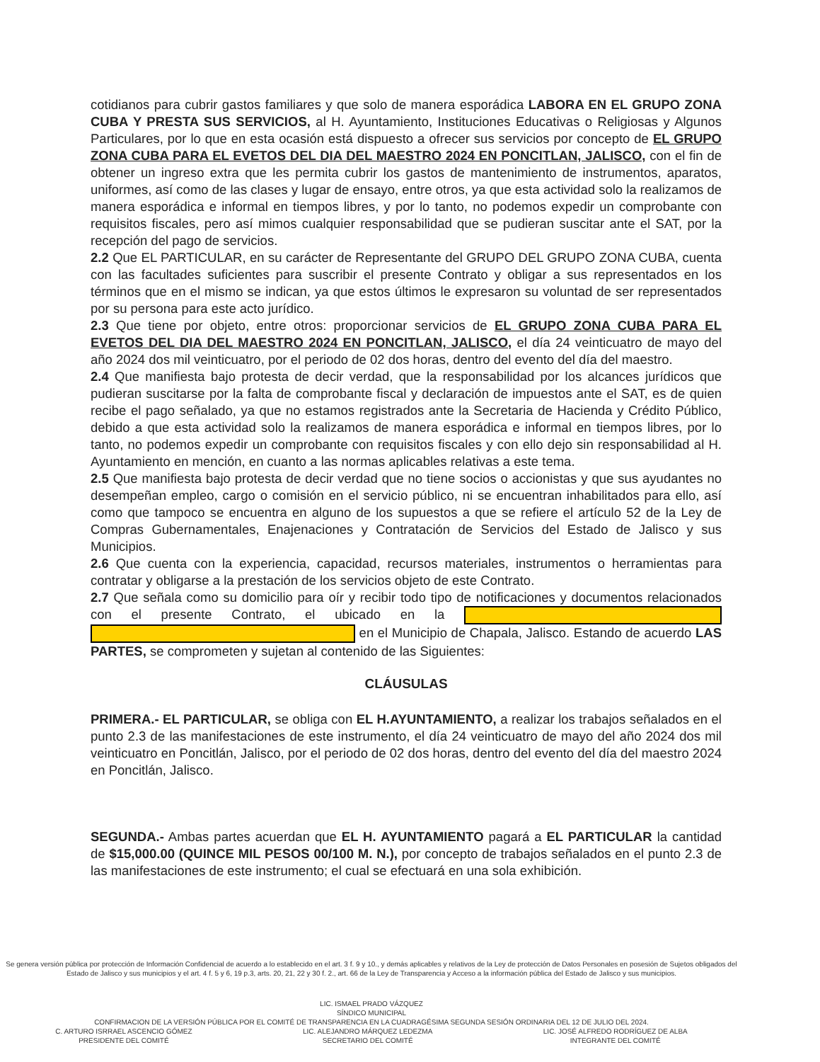cotidianos para cubrir gastos familiares y que solo de manera esporádica LABORA EN EL GRUPO ZONA CUBA Y PRESTA SUS SERVICIOS, al H. Ayuntamiento, Instituciones Educativas o Religiosas y Algunos Particulares, por lo que en esta ocasión está dispuesto a ofrecer sus servicios por concepto de EL GRUPO ZONA CUBA PARA EL EVETOS DEL DIA DEL MAESTRO 2024 EN PONCITLAN, JALISCO, con el fin de obtener un ingreso extra que les permita cubrir los gastos de mantenimiento de instrumentos, aparatos, uniformes, así como de las clases y lugar de ensayo, entre otros, ya que esta actividad solo la realizamos de manera esporádica e informal en tiempos libres, y por lo tanto, no podemos expedir un comprobante con requisitos fiscales, pero así mimos cualquier responsabilidad que se pudieran suscitar ante el SAT, por la recepción del pago de servicios.
2.2 Que EL PARTICULAR, en su carácter de Representante del GRUPO DEL GRUPO ZONA CUBA, cuenta con las facultades suficientes para suscribir el presente Contrato y obligar a sus representados en los términos que en el mismo se indican, ya que estos últimos le expresaron su voluntad de ser representados por su persona para este acto jurídico.
2.3 Que tiene por objeto, entre otros: proporcionar servicios de EL GRUPO ZONA CUBA PARA EL EVETOS DEL DIA DEL MAESTRO 2024 EN PONCITLAN, JALISCO, el día 24 veinticuatro de mayo del año 2024 dos mil veinticuatro, por el periodo de 02 dos horas, dentro del evento del día del maestro.
2.4 Que manifiesta bajo protesta de decir verdad, que la responsabilidad por los alcances jurídicos que pudieran suscitarse por la falta de comprobante fiscal y declaración de impuestos ante el SAT, es de quien recibe el pago señalado, ya que no estamos registrados ante la Secretaria de Hacienda y Crédito Público, debido a que esta actividad solo la realizamos de manera esporádica e informal en tiempos libres, por lo tanto, no podemos expedir un comprobante con requisitos fiscales y con ello dejo sin responsabilidad al H. Ayuntamiento en mención, en cuanto a las normas aplicables relativas a este tema.
2.5 Que manifiesta bajo protesta de decir verdad que no tiene socios o accionistas y que sus ayudantes no desempeñan empleo, cargo o comisión en el servicio público, ni se encuentran inhabilitados para ello, así como que tampoco se encuentra en alguno de los supuestos a que se refiere el artículo 52 de la Ley de Compras Gubernamentales, Enajenaciones y Contratación de Servicios del Estado de Jalisco y sus Municipios.
2.6 Que cuenta con la experiencia, capacidad, recursos materiales, instrumentos o herramientas para contratar y obligarse a la prestación de los servicios objeto de este Contrato.
2.7 Que señala como su domicilio para oír y recibir todo tipo de notificaciones y documentos relacionados con el presente Contrato, el ubicado en la en el Municipio de Chapala, Jalisco. Estando de acuerdo LAS PARTES, se comprometen y sujetan al contenido de las Siguientes:
CLÁUSULAS
PRIMERA.- EL PARTICULAR, se obliga con EL H.AYUNTAMIENTO, a realizar los trabajos señalados en el punto 2.3 de las manifestaciones de este instrumento, el día 24 veinticuatro de mayo del año 2024 dos mil veinticuatro en Poncitlán, Jalisco, por el periodo de 02 dos horas, dentro del evento del día del maestro 2024 en Poncitlán, Jalisco.
SEGUNDA.- Ambas partes acuerdan que EL H. AYUNTAMIENTO pagará a EL PARTICULAR la cantidad de $15,000.00 (QUINCE MIL PESOS 00/100 M. N.), por concepto de trabajos señalados en el punto 2.3 de las manifestaciones de este instrumento; el cual se efectuará en una sola exhibición.
Se genera versión pública por protección de Información Confidencial de acuerdo a lo establecido en el art. 3 f. 9 y 10., y demás aplicables y relativos de la Ley de protección de Datos Personales en posesión de Sujetos obligados del Estado de Jalisco y sus municipios y el art. 4 f. 5 y 6, 19 p.3, arts. 20, 21, 22 y 30 f. 2., art. 66 de la Ley de Transparencia y Acceso a la información pública del Estado de Jalisco y sus municipios.
LIC. ISMAEL PRADO VÁZQUEZ
SÍNDICO MUNICIPAL
CONFIRMACION DE LA VERSIÓN PÚBLICA POR EL COMITÉ DE TRANSPARENCIA EN LA CUADRAGÉSIMA SEGUNDA SESIÓN ORDINARIA DEL 12 DE JULIO DEL 2024.
C. ARTURO ISRRAEL ASCENCIO GÓMEZ
PRESIDENTE DEL COMITÉ
LIC. ALEJANDRO MÁRQUEZ LEDEZMA
SECRETARIO DEL COMITÉ
LIC. JOSÉ ALFREDO RODRÍGUEZ DE ALBA
INTEGRANTE DEL COMITÉ